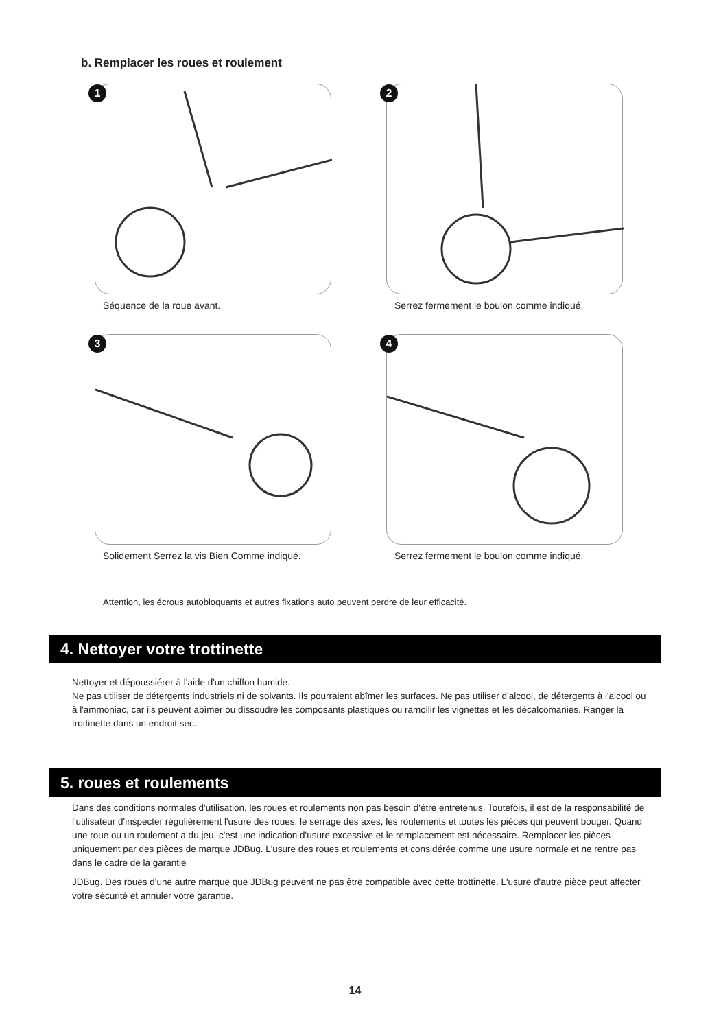b. Remplacer les roues et roulement
1
Séquence de la roue avant.
2
Serrez fermement le boulon comme indiqué.
3
Solidement Serrez la vis Bien Comme indiqué.
4
Serrez fermement le boulon comme indiqué.
Attention, les écrous autobloquants et autres fixations auto peuvent perdre de leur efficacité.
4. Nettoyer votre trottinette
Nettoyer et dépoussiérer à l'aide d'un chiffon humide.
Ne pas utiliser de détergents industriels ni de solvants. Ils pourraient abîmer les surfaces. Ne pas utiliser d'alcool, de détergents à l'alcool ou à l'ammoniac, car ils peuvent abîmer ou dissoudre les composants plastiques ou ramollir les vignettes et les décalcomanies. Ranger la trottinette dans un endroit sec.
5. roues et roulements
Dans des conditions normales d'utilisation, les roues et roulements non pas besoin d'être entretenus. Toutefois, il est de la responsabilité de l'utilisateur d'inspecter régulièrement l'usure des roues, le serrage des axes, les roulements et toutes les pièces qui peuvent bouger. Quand une roue ou un roulement a du jeu, c'est une indication d'usure excessive et le remplacement est nécessaire. Remplacer les pièces uniquement par des pièces de marque JDBug. L'usure des roues et roulements et considérée comme une usure normale et ne rentre pas dans le cadre de la garantie
JDBug. Des roues d'une autre marque que JDBug peuvent ne pas être compatible avec cette trottinette. L'usure d'autre pièce peut affecter votre sécurité et annuler votre garantie.
14